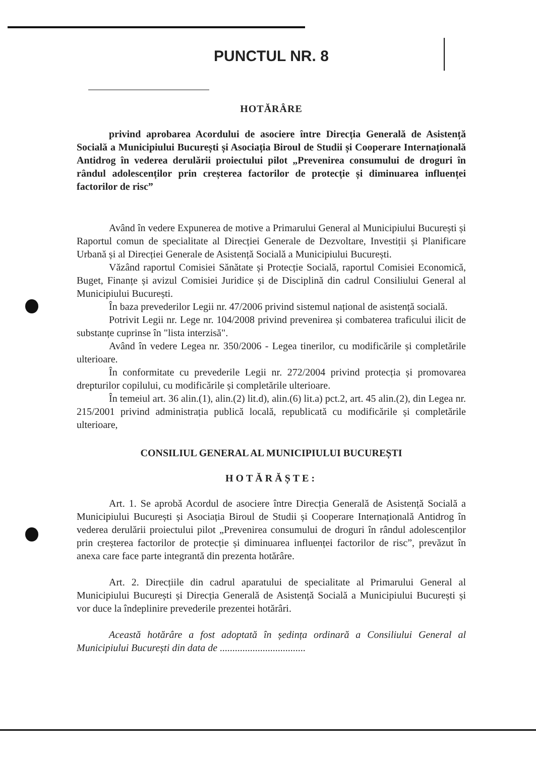PUNCTUL NR. 8
HOTĂRÂRE
privind aprobarea Acordului de asociere între Direcția Generală de Asistență Socială a Municipiului București și Asociația Biroul de Studii și Cooperare Internațională Antidrog în vederea derulării proiectului pilot „Prevenirea consumului de droguri în rândul adolescenților prin creșterea factorilor de protecție și diminuarea influenței factorilor de risc”
Având în vedere Expunerea de motive a Primarului General al Municipiului București și Raportul comun de specialitate al Direcției Generale de Dezvoltare, Investiții și Planificare Urbană și al Direcției Generale de Asistență Socială a Municipiului București.
Văzând raportul Comisiei Sănătate și Protecție Socială, raportul Comisiei Economică, Buget, Finanțe și avizul Comisiei Juridice și de Disciplină din cadrul Consiliului General al Municipiului București.
În baza prevederilor Legii nr. 47/2006 privind sistemul național de asistență socială.
Potrivit Legii nr. Lege nr. 104/2008 privind prevenirea și combaterea traficului ilicit de substanțe cuprinse în "lista interzisă".
Având în vedere Legea nr. 350/2006 - Legea tinerilor, cu modificările și completările ulterioare.
În conformitate cu prevederile Legii nr. 272/2004 privind protecția și promovarea drepturilor copilului, cu modificările și completările ulterioare.
În temeiul art. 36 alin.(1), alin.(2) lit.d), alin.(6) lit.a) pct.2, art. 45 alin.(2), din Legea nr. 215/2001 privind administrația publică locală, republicată cu modificările și completările ulterioare,
CONSILIUL GENERAL AL MUNICIPIULUI BUCUREȘTI
HOTĂRĂȘTE:
Art. 1. Se aprobă Acordul de asociere între Direcția Generală de Asistență Socială a Municipiului București și Asociația Biroul de Studii și Cooperare Internațională Antidrog în vederea derulării proiectului pilot „Prevenirea consumului de droguri în rândul adolescenților prin creșterea factorilor de protecție și diminuarea influenței factorilor de risc”, prevăzut în anexa care face parte integrantă din prezenta hotărâre.
Art. 2. Direcțiile din cadrul aparatului de specialitate al Primarului General al Municipiului București și Direcția Generală de Asistență Socială a Municipiului București și vor duce la îndeplinire prevederile prezentei hotărâri.
Această hotărâre a fost adoptată în ședința ordinară a Consiliului General al Municipiului București din data de ..................................